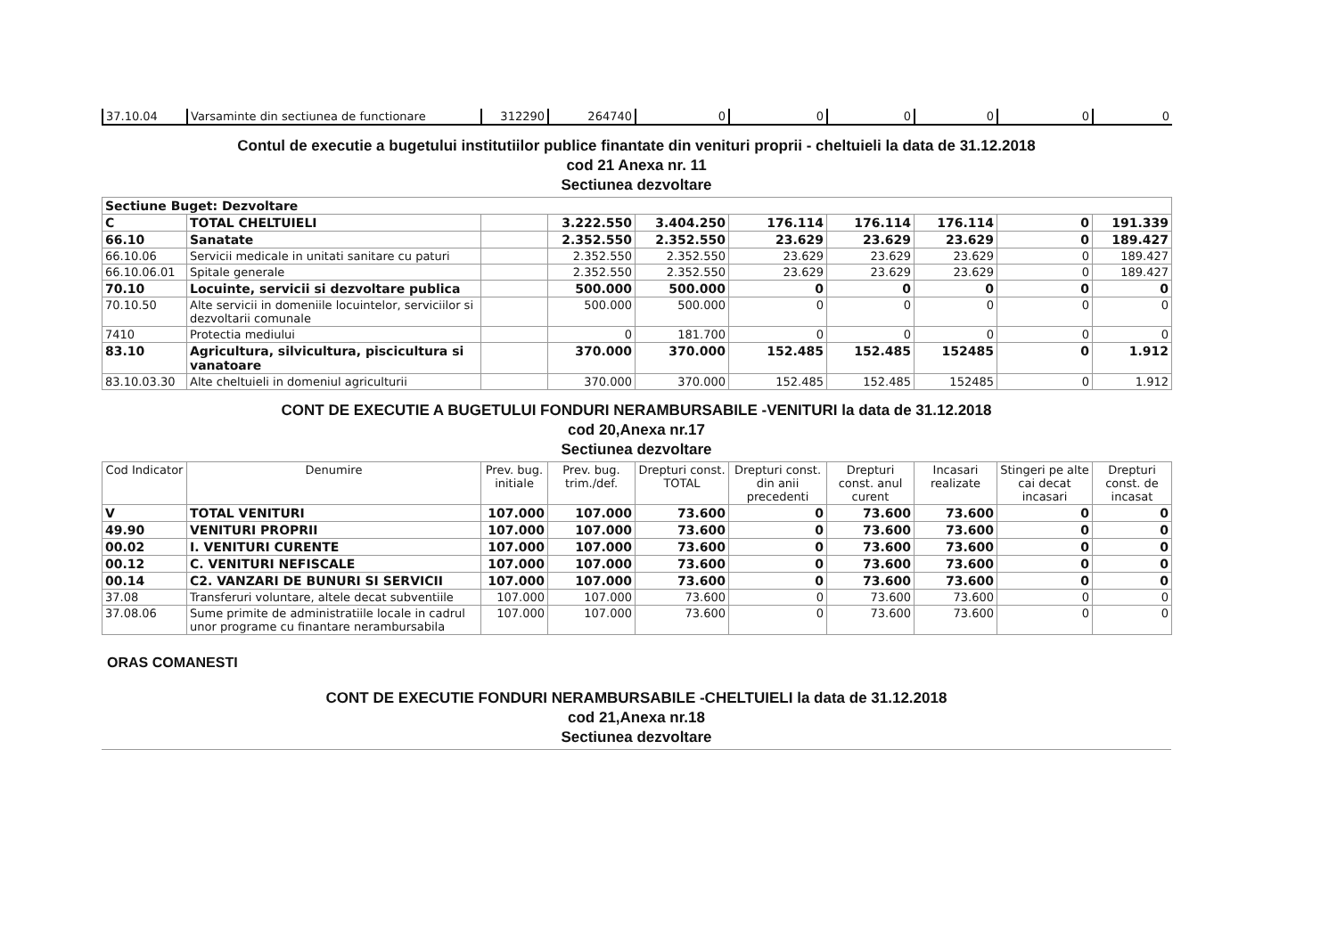| 37.10.04 | Varsaminte din sectiunea de functionare | 312290 | 264740 | 0 | 0 | 0 | 0 | 0 | 0 |
Contul de executie a bugetului institutiilor publice finantate din venituri proprii - cheltuieli la data de 31.12.2018
cod 21 Anexa nr. 11
Sectiunea dezvoltare
| Sectiune Buget: Dezvoltare | | | | | | | | | |
| C | TOTAL CHELTUIELI | | 3.222.550 | 3.404.250 | 176.114 | 176.114 | 176.114 | 0 | 191.339 |
| 66.10 | Sanatate | | 2.352.550 | 2.352.550 | 23.629 | 23.629 | 23.629 | 0 | 189.427 |
| 66.10.06 | Servicii medicale in unitati sanitare cu paturi | | 2.352.550 | 2.352.550 | 23.629 | 23.629 | 23.629 | 0 | 189.427 |
| 66.10.06.01 | Spitale generale | | 2.352.550 | 2.352.550 | 23.629 | 23.629 | 23.629 | 0 | 189.427 |
| 70.10 | Locuinte, servicii si dezvoltare publica | | 500.000 | 500.000 | 0 | 0 | 0 | 0 | 0 |
| 70.10.50 | Alte servicii in domeniile locuintelor, serviciilor si dezvoltarii comunale | | 500.000 | 500.000 | 0 | 0 | 0 | 0 | 0 |
| 7410 | Protectia mediului | | 0 | 181.700 | 0 | 0 | 0 | 0 | 0 |
| 83.10 | Agricultura, silvicultura, piscicultura si vanatoare | | 370.000 | 370.000 | 152.485 | 152.485 | 152485 | 0 | 1.912 |
| 83.10.03.30 | Alte cheltuieli in domeniul agriculturii | | 370.000 | 370.000 | 152.485 | 152.485 | 152485 | 0 | 1.912 |
CONT DE EXECUTIE A BUGETULUI FONDURI NERAMBURSABILE -VENITURI la data de 31.12.2018
cod 20,Anexa nr.17
Sectiunea dezvoltare
| Cod Indicator | Denumire | Prev. bug. initiale | Prev. bug. trim./def. | Drepturi const. TOTAL | Drepturi const. din anii precedenti | Drepturi const. anul curent | Incasari realizate | Stingeri pe alte cai decat incasari | Drepturi const. de incasat |
| --- | --- | --- | --- | --- | --- | --- | --- | --- | --- |
| V | TOTAL VENITURI | 107.000 | 107.000 | 73.600 | 0 | 73.600 | 73.600 | 0 | 0 |
| 49.90 | VENITURI PROPRII | 107.000 | 107.000 | 73.600 | 0 | 73.600 | 73.600 | 0 | 0 |
| 00.02 | I. VENITURI CURENTE | 107.000 | 107.000 | 73.600 | 0 | 73.600 | 73.600 | 0 | 0 |
| 00.12 | C. VENITURI NEFISCALE | 107.000 | 107.000 | 73.600 | 0 | 73.600 | 73.600 | 0 | 0 |
| 00.14 | C2. VANZARI DE BUNURI SI SERVICII | 107.000 | 107.000 | 73.600 | 0 | 73.600 | 73.600 | 0 | 0 |
| 37.08 | Transferuri voluntare, altele decat subventiile | 107.000 | 107.000 | 73.600 | 0 | 73.600 | 73.600 | 0 | 0 |
| 37.08.06 | Sume primite de administratiile locale in cadrul unor programe cu finantare nerambursabila | 107.000 | 107.000 | 73.600 | 0 | 73.600 | 73.600 | 0 | 0 |
ORAS COMANESTI
CONT DE EXECUTIE FONDURI NERAMBURSABILE -CHELTUIELI la data de 31.12.2018
cod 21,Anexa nr.18
Sectiunea dezvoltare